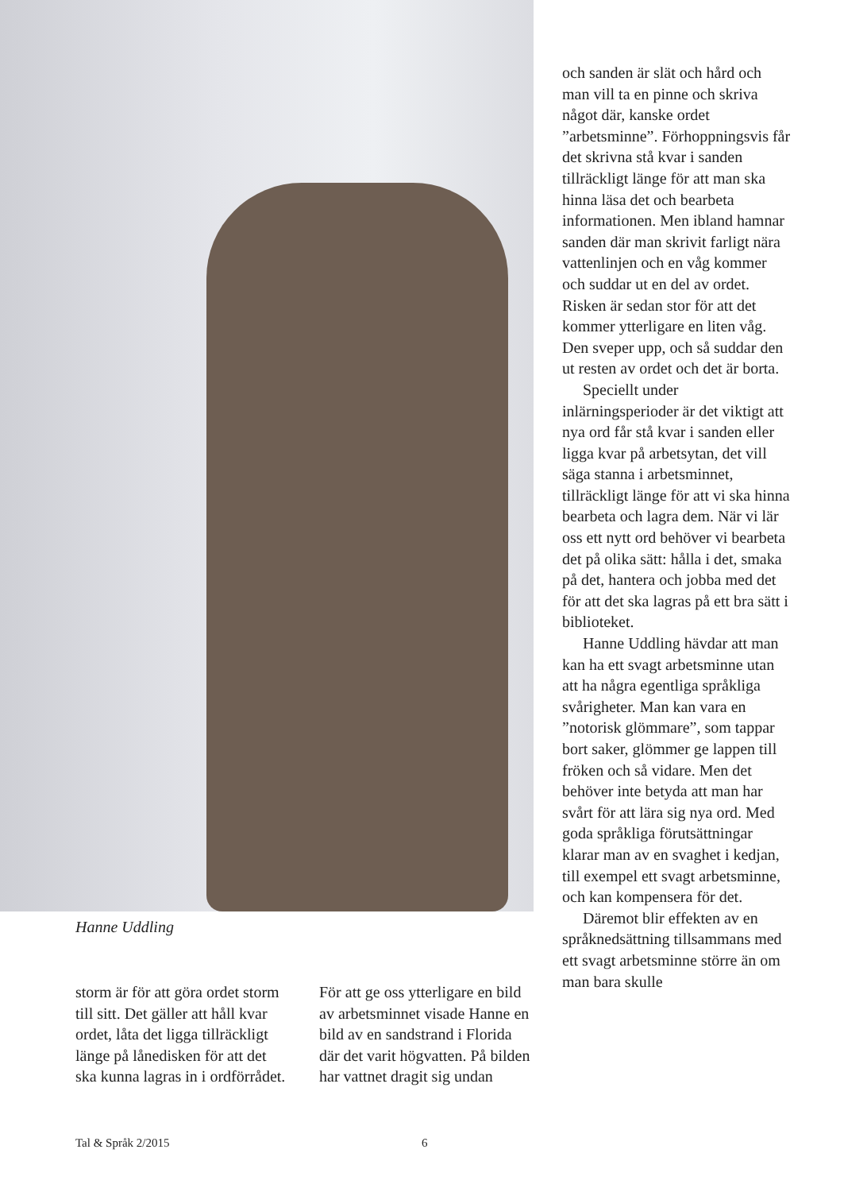Hanne Uddling
storm är för att göra ordet storm till sitt. Det gäller att håll kvar ordet, låta det ligga tillräckligt länge på lånedisken för att det ska kunna lagras in i ordförrådet.
För att ge oss ytterligare en bild av arbetsminnet visade Hanne en bild av en sandstrand i Florida där det varit högvatten. På bilden har vattnet dragit sig undan
och sanden är slät och hård och man vill ta en pinne och skriva något där, kanske ordet ”arbetsminne”. Förhoppningsvis får det skrivna stå kvar i sanden tillräckligt länge för att man ska hinna läsa det och bearbeta informationen. Men ibland hamnar sanden där man skrivit farligt nära vattenlinjen och en våg kommer och suddar ut en del av ordet. Risken är sedan stor för att det kommer ytterligare en liten våg. Den sveper upp, och så suddar den ut resten av ordet och det är borta.
Speciellt under inlärningsperioder är det viktigt att nya ord får stå kvar i sanden eller ligga kvar på arbetsytan, det vill säga stanna i arbetsminnet, tillräckligt länge för att vi ska hinna bearbeta och lagra dem. När vi lär oss ett nytt ord behöver vi bearbeta det på olika sätt: hålla i det, smaka på det, hantera och jobba med det för att det ska lagras på ett bra sätt i biblioteket.
Hanne Uddling hävdar att man kan ha ett svagt arbetsminne utan att ha några egentliga språkliga svårigheter. Man kan vara en ”notorisk glömmare”, som tappar bort saker, glömmer ge lappen till fröken och så vidare. Men det behöver inte betyda att man har svårt för att lära sig nya ord. Med goda språkliga förutsättningar klarar man av en svaghet i kedjan, till exempel ett svagt arbetsminne, och kan kompensera för det.
Däremot blir effekten av en språknedsättning tillsammans med ett svagt arbetsminne större än om man bara skulle
Tal & Språk 2/2015 6